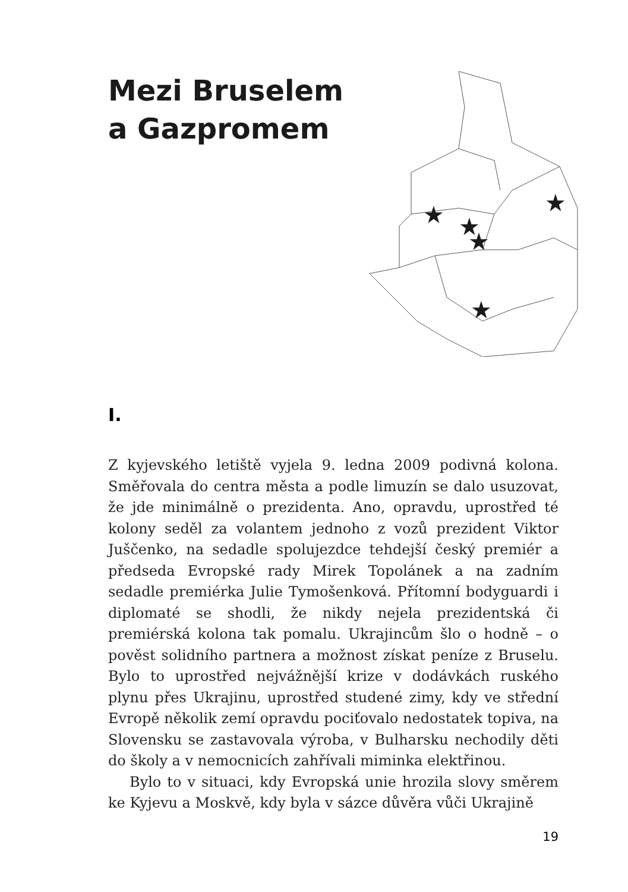Mezi Bruselem a Gazpromem
★
★
★
★
★
I.
Z kyjevského letiště vyjela 9. ledna 2009 podivná kolona. Směřovala do centra města a podle limuzín se dalo usuzovat, že jde minimálně o prezidenta. Ano, opravdu, uprostřed té kolony seděl za volantem jednoho z vozů prezident Viktor Juščenko, na sedadle spolujezdce tehdejší český premiér a předseda Evropské rady Mirek Topolánek a na zadním sedadle premiérka Julie Tymošenková. Přítomní bodyguardi i diplomaté se shodli, že nikdy nejela prezidentská či premiérská kolona tak pomalu. Ukrajincům šlo o hodně – o pověst solidního partnera a možnost získat peníze z Bruselu. Bylo to uprostřed nejvážnější krize v dodávkách ruského plynu přes Ukrajinu, uprostřed studené zimy, kdy ve střední Evropě několik zemí opravdu pociťovalo nedostatek topiva, na Slovensku se zastavovala výroba, v Bulharsku nechodily děti do školy a v nemocnicích zahřívali miminka elektřinou.
Bylo to v situaci, kdy Evropská unie hrozila slovy směrem ke Kyjevu a Moskvě, kdy byla v sázce důvěra vůči Ukrajině
19